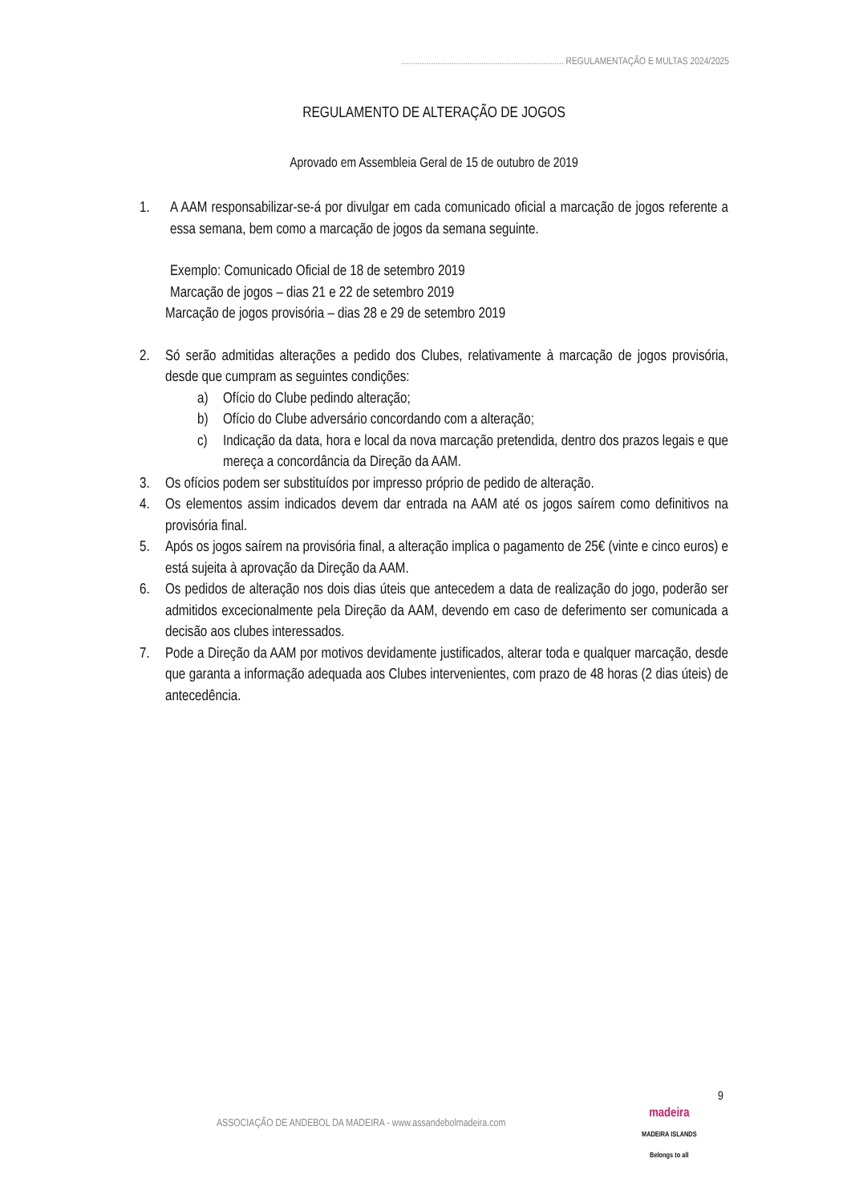....................................................................... REGULAMENTAÇÃO E MULTAS 2024/2025
REGULAMENTO DE ALTERAÇÃO DE JOGOS
Aprovado em Assembleia Geral de 15 de outubro de 2019
1. A AAM responsabilizar-se-á por divulgar em cada comunicado oficial a marcação de jogos referente a essa semana, bem como a marcação de jogos da semana seguinte.
Exemplo: Comunicado Oficial de 18 de setembro 2019
Marcação de jogos – dias 21 e 22 de setembro 2019
Marcação de jogos provisória – dias 28 e 29 de setembro 2019
2. Só serão admitidas alterações a pedido dos Clubes, relativamente à marcação de jogos provisória, desde que cumpram as seguintes condições:
a) Ofício do Clube pedindo alteração;
b) Ofício do Clube adversário concordando com a alteração;
c) Indicação da data, hora e local da nova marcação pretendida, dentro dos prazos legais e que mereça a concordância da Direção da AAM.
3. Os ofícios podem ser substituídos por impresso próprio de pedido de alteração.
4. Os elementos assim indicados devem dar entrada na AAM até os jogos saírem como definitivos na provisória final.
5. Após os jogos saírem na provisória final, a alteração implica o pagamento de 25€ (vinte e cinco euros) e está sujeita à aprovação da Direção da AAM.
6. Os pedidos de alteração nos dois dias úteis que antecedem a data de realização do jogo, poderão ser admitidos excecionalmente pela Direção da AAM, devendo em caso de deferimento ser comunicada a decisão aos clubes interessados.
7. Pode a Direção da AAM por motivos devidamente justificados, alterar toda e qualquer marcação, desde que garanta a informação adequada aos Clubes intervenientes, com prazo de 48 horas (2 dias úteis) de antecedência.
9
ASSOCIAÇÃO DE ANDEBOL DA MADEIRA - www.assandebolmadeira.com
madeira
MADEIRA ISLANDS
Belongs to all